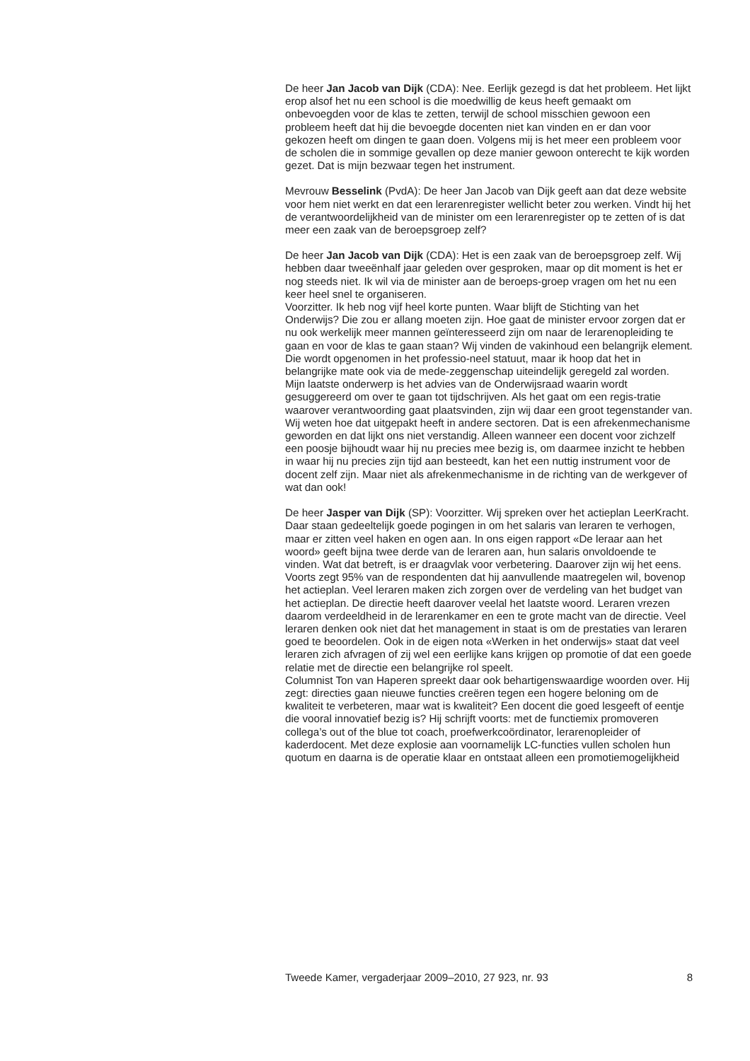De heer Jan Jacob van Dijk (CDA): Nee. Eerlijk gezegd is dat het probleem. Het lijkt erop alsof het nu een school is die moedwillig de keus heeft gemaakt om onbevoegden voor de klas te zetten, terwijl de school misschien gewoon een probleem heeft dat hij die bevoegde docenten niet kan vinden en er dan voor gekozen heeft om dingen te gaan doen. Volgens mij is het meer een probleem voor de scholen die in sommige gevallen op deze manier gewoon onterecht te kijk worden gezet. Dat is mijn bezwaar tegen het instrument.
Mevrouw Besselink (PvdA): De heer Jan Jacob van Dijk geeft aan dat deze website voor hem niet werkt en dat een lerarenregister wellicht beter zou werken. Vindt hij het de verantwoordelijkheid van de minister om een lerarenregister op te zetten of is dat meer een zaak van de beroepsgroep zelf?
De heer Jan Jacob van Dijk (CDA): Het is een zaak van de beroepsgroep zelf. Wij hebben daar tweeënhalf jaar geleden over gesproken, maar op dit moment is het er nog steeds niet. Ik wil via de minister aan de beroeps-groep vragen om het nu een keer heel snel te organiseren.
Voorzitter. Ik heb nog vijf heel korte punten. Waar blijft de Stichting van het Onderwijs? Die zou er allang moeten zijn. Hoe gaat de minister ervoor zorgen dat er nu ook werkelijk meer mannen geïnteresseerd zijn om naar de lerarenopleiding te gaan en voor de klas te gaan staan? Wij vinden de vakinhoud een belangrijk element. Die wordt opgenomen in het professio-neel statuut, maar ik hoop dat het in belangrijke mate ook via de mede-zeggenschap uiteindelijk geregeld zal worden.
Mijn laatste onderwerp is het advies van de Onderwijsraad waarin wordt gesuggereerd om over te gaan tot tijdschrijven. Als het gaat om een regis-tratie waarover verantwoording gaat plaatsvinden, zijn wij daar een groot tegenstander van. Wij weten hoe dat uitgepakt heeft in andere sectoren. Dat is een afrekenmechanisme geworden en dat lijkt ons niet verstandig. Alleen wanneer een docent voor zichzelf een poosje bijhoudt waar hij nu precies mee bezig is, om daarmee inzicht te hebben in waar hij nu precies zijn tijd aan besteedt, kan het een nuttig instrument voor de docent zelf zijn. Maar niet als afrekenmechanisme in de richting van de werkgever of wat dan ook!
De heer Jasper van Dijk (SP): Voorzitter. Wij spreken over het actieplan LeerKracht. Daar staan gedeeltelijk goede pogingen in om het salaris van leraren te verhogen, maar er zitten veel haken en ogen aan. In ons eigen rapport «De leraar aan het woord» geeft bijna twee derde van de leraren aan, hun salaris onvoldoende te vinden. Wat dat betreft, is er draagvlak voor verbetering. Daarover zijn wij het eens. Voorts zegt 95% van de respondenten dat hij aanvullende maatregelen wil, bovenop het actieplan. Veel leraren maken zich zorgen over de verdeling van het budget van het actieplan. De directie heeft daarover veelal het laatste woord. Leraren vrezen daarom verdeeldheid in de lerarenkamer en een te grote macht van de directie. Veel leraren denken ook niet dat het management in staat is om de prestaties van leraren goed te beoordelen. Ook in de eigen nota «Werken in het onderwijs» staat dat veel leraren zich afvragen of zij wel een eerlijke kans krijgen op promotie of dat een goede relatie met de directie een belangrijke rol speelt.
Columnist Ton van Haperen spreekt daar ook behartigenswaardige woorden over. Hij zegt: directies gaan nieuwe functies creëren tegen een hogere beloning om de kwaliteit te verbeteren, maar wat is kwaliteit? Een docent die goed lesgeeft of eentje die vooral innovatief bezig is? Hij schrijft voorts: met de functiemix promoveren collega’s out of the blue tot coach, proefwerkcoördinator, lerarenopleider of kaderdocent. Met deze explosie aan voornamelijk LC-functies vullen scholen hun quotum en daarna is de operatie klaar en ontstaat alleen een promotiemogelijkheid
Tweede Kamer, vergaderjaar 2009–2010, 27 923, nr. 93 8